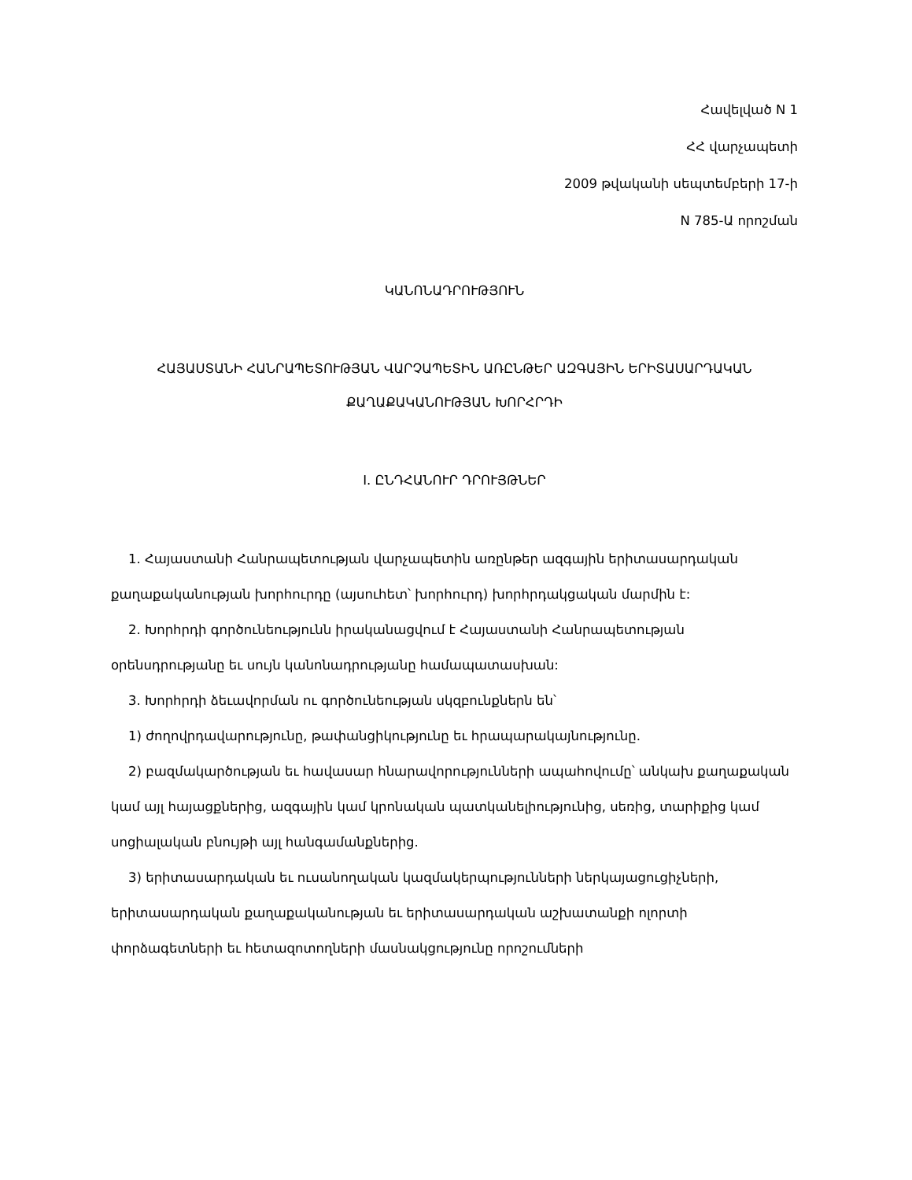Հավելված N 1
ՀՀ վարչապետի
2009 թվականի սեպտեմբերի 17-ի
N 785-Ա որոշման
ԿԱՆՈՆԱԴՐՈՒԹՅՈՒՆ
ՀԱՅԱՍՏԱՆԻ ՀԱՆՐԱՊԵՏՈՒԹՅԱՆ ՎԱՐՉԱՊԵՏԻՆ ԱՌԸՆԹԵՐ ԱԶԳԱՅԻՆ ԵՐԻՏԱՍԱՐԴԱԿԱՆ
ՔԱՂԱՔԱԿԱՆՈՒԹՅԱՆ ԽՈՐՀՐԴԻ
I. ԸՆԴՀԱՆՈՒՐ ԴՐՈՒՅԹՆԵՐ
1. Հայաստանի Հանրապետության վարչապետին առընթեր ազգային երիտասարդական քաղաքականության խորհուրդը (այսուհետ՝ խորհուրդ) խորհրդակցական մարմին է:
2. Խորհրդի գործունեությունն իրականացվում է Հայաստանի Հանրապետության օրենսդրությանը եւ սույն կանոնադրությանը համապատասխան:
3. Խորհրդի ձեւավորման ու գործունեության սկզբունքներն են՝
1) ժողովրդավարությունը, թափանցիկությունը եւ հրապարակայնությունը.
2) բազմակարծության եւ հավասար հնարավորությունների ապահովումը՝ անկախ քաղաքական կամ այլ հայացքներից, ազգային կամ կրոնական պատկանելիությունից, սեռից, տարիքից կամ սոցիալական բնույթի այլ հանգամանքներից.
3) երիտասարդական եւ ուսանողական կազմակերպությունների ներկայացուցիչների, երիտասարդական քաղաքականության եւ երիտասարդական աշխատանքի ոլորտի փորձագետների եւ հետազոտողների մասնակցությունը որոշումների